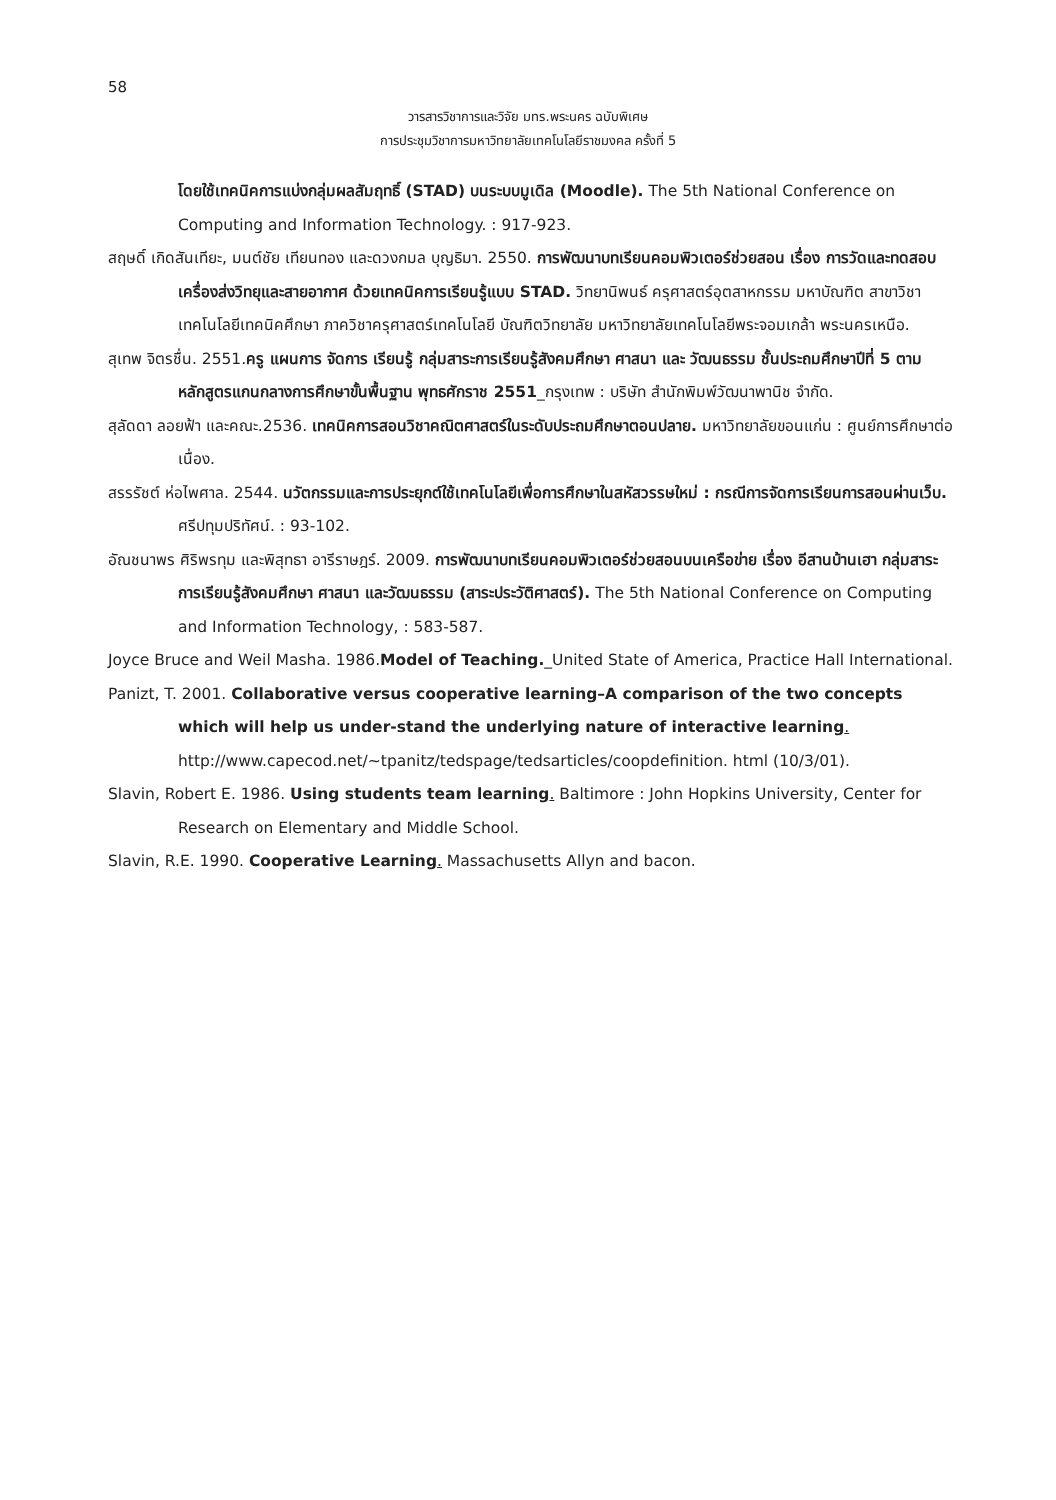58
วารสารวิชาการและวิจัย มทร.พระนคร ฉบับพิเศษ
การประชุมวิชาการมหาวิทยาลัยเทคโนโลยีราชมงคล ครั้งที่ 5
โดยใช้เทคนิคการแบ่งกลุ่มผลสัมฤทธิ์ (STAD) บนระบบมูเดิล (Moodle). The 5th National Conference on Computing and Information Technology. : 917-923.
สฤษดิ์ เกิดสันเทียะ, มนต์ชัย เทียนทอง และดวงกมล บุญธิมา. 2550. การพัฒนาบทเรียนคอมพิวเตอร์ช่วยสอน เรื่อง การวัดและทดสอบเครื่องส่งวิทยุและสายอากาศ ด้วยเทคนิคการเรียนรู้แบบ STAD. วิทยานิพนธ์ ครุศาสตร์อุตสาหกรรม มหาบัณฑิต สาขาวิชาเทคโนโลยีเทคนิคศึกษา ภาควิชาครุศาสตร์เทคโนโลยี บัณฑิตวิทยาลัย มหาวิทยาลัยเทคโนโลยีพระจอมเกล้า พระนครเหนือ.
สุเทพ จิตรชื่น. 2551.ครู แผนการ จัดการ เรียนรู้ กลุ่มสาระการเรียนรู้สังคมศึกษา ศาสนา และ วัฒนธรรม ชั้นประถมศึกษาปีที่ 5 ตามหลักสูตรแกนกลางการศึกษาขั้นพื้นฐาน พุทธศักราช 2551_กรุงเทพ : บริษัท สำนักพิมพ์วัฒนาพานิช จำกัด.
สุลัดดา ลอยฟ้า และคณะ.2536. เทคนิคการสอนวิชาคณิตศาสตร์ในระดับประถมศึกษาตอนปลาย. มหาวิทยาลัยขอนแก่น : ศูนย์การศึกษาต่อเนื่อง.
สรรรัชต์ ห่อไพศาล. 2544. นวัตกรรมและการประยุกต์ใช้เทคโนโลยีเพื่อการศึกษาในสหัสวรรษใหม่ : กรณีการจัดการเรียนการสอนผ่านเว็บ. ศรีปทุมปริทัศน์. : 93-102.
อัณชนาพร ศิริพรทุม และพิสุทธา อารีราษฎร์. 2009. การพัฒนาบทเรียนคอมพิวเตอร์ช่วยสอนบนเครือข่าย เรื่อง อีสานบ้านเฮา กลุ่มสาระการเรียนรู้สังคมศึกษา ศาสนา และวัฒนธรรม (สาระประวัติศาสตร์). The 5th National Conference on Computing and Information Technology, : 583-587.
Joyce Bruce and Weil Masha. 1986.Model of Teaching._United State of America, Practice Hall International.
Panizt, T. 2001. Collaborative versus cooperative learning–A comparison of the two concepts which will help us under-stand the underlying nature of interactive learning. http://www.capecod.net/~tpanitz/tedspage/tedsarticles/coopdefinition. html (10/3/01).
Slavin, Robert E. 1986. Using students team learning. Baltimore : John Hopkins University, Center for Research on Elementary and Middle School.
Slavin, R.E. 1990. Cooperative Learning. Massachusetts Allyn and bacon.